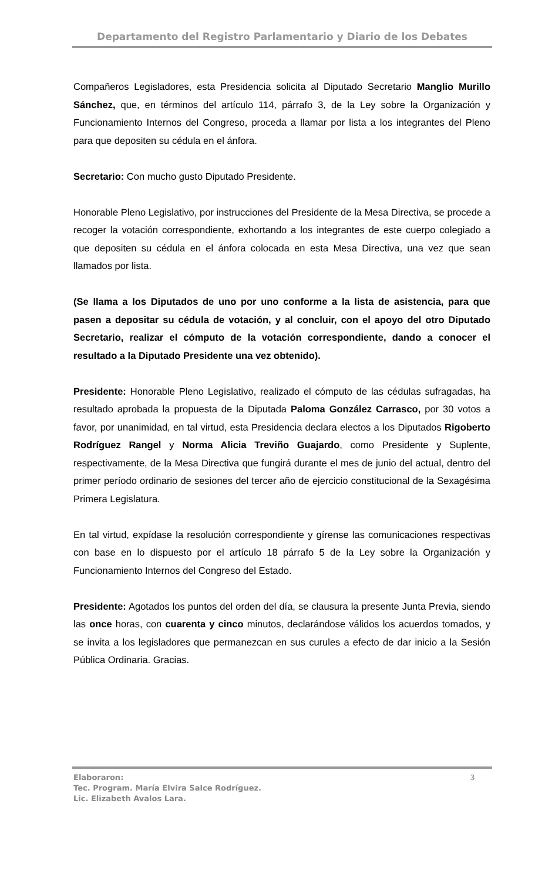Departamento del Registro Parlamentario y Diario de los Debates
Compañeros Legisladores, esta Presidencia solicita al Diputado Secretario Manglio Murillo Sánchez, que, en términos del artículo 114, párrafo 3, de la Ley sobre la Organización y Funcionamiento Internos del Congreso, proceda a llamar por lista a los integrantes del Pleno para que depositen su cédula en el ánfora.
Secretario: Con mucho gusto Diputado Presidente.
Honorable Pleno Legislativo, por instrucciones del Presidente de la Mesa Directiva, se procede a recoger la votación correspondiente, exhortando a los integrantes de este cuerpo colegiado a que depositen su cédula en el ánfora colocada en esta Mesa Directiva, una vez que sean llamados por lista.
(Se llama a los Diputados de uno por uno conforme a la lista de asistencia, para que pasen a depositar su cédula de votación, y al concluir, con el apoyo del otro Diputado Secretario, realizar el cómputo de la votación correspondiente, dando a conocer el resultado a la Diputado Presidente una vez obtenido).
Presidente: Honorable Pleno Legislativo, realizado el cómputo de las cédulas sufragadas, ha resultado aprobada la propuesta de la Diputada Paloma González Carrasco, por 30 votos a favor, por unanimidad, en tal virtud, esta Presidencia declara electos a los Diputados Rigoberto Rodríguez Rangel y Norma Alicia Treviño Guajardo, como Presidente y Suplente, respectivamente, de la Mesa Directiva que fungirá durante el mes de junio del actual, dentro del primer período ordinario de sesiones del tercer año de ejercicio constitucional de la Sexagésima Primera Legislatura.
En tal virtud, expídase la resolución correspondiente y gírense las comunicaciones respectivas con base en lo dispuesto por el artículo 18 párrafo 5 de la Ley sobre la Organización y Funcionamiento Internos del Congreso del Estado.
Presidente: Agotados los puntos del orden del día, se clausura la presente Junta Previa, siendo las once horas, con cuarenta y cinco minutos, declarándose válidos los acuerdos tomados, y se invita a los legisladores que permanezcan en sus curules a efecto de dar inicio a la Sesión Pública Ordinaria. Gracias.
3 Elaboraron:
Tec. Program. María Elvira Salce Rodríguez.
Lic. Elizabeth Avalos Lara.